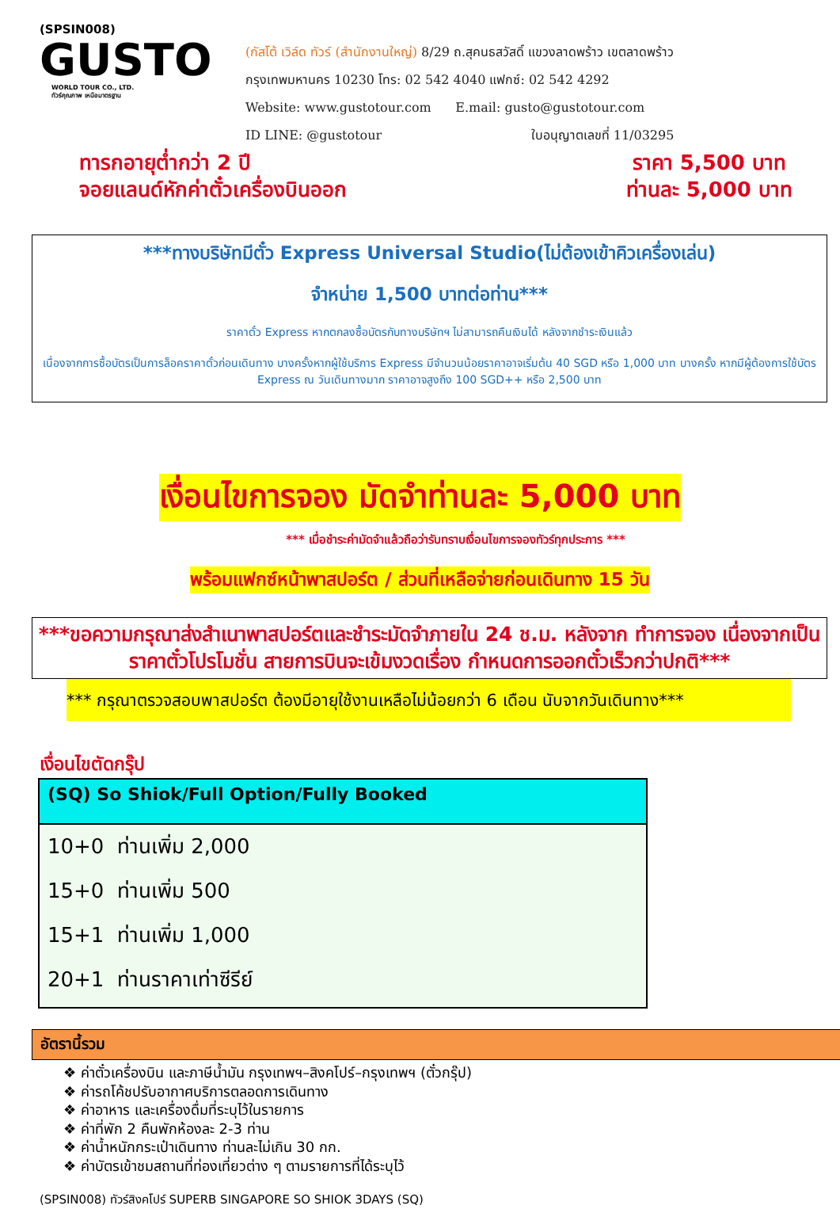(SPSIN008)
GUSTO
WORLD TOUR CO., LTD.
ทัวร์คุณภาพ เหนือมาตรฐาน
(กัสโต้ เวิล์ด ทัวร์ (สำนักงานใหญ่) 8/29 ถ.สุคนธสวัสดิ์ แขวงลาดพร้าว เขตลาดพร้าว
กรุงเทพมหานคร 10230 โทร: 02 542 4040 แฟกซ์: 02 542 4292
Website: www.gustotour.com E.mail: gusto@gustotour.com
ID LINE: @gustotour ใบอนุญาตเลขที่ 11/03295
ทารกอายุต่ำกว่า 2 ปี
จอยแลนด์หักค่าตั๋วเครื่องบินออก
ราคา 5,500 บาท
ท่านละ 5,000 บาท
***ทางบริษัทมีตั๋ว Express Universal Studio(ไม่ต้องเข้าคิวเครื่องเล่น)
จำหน่าย 1,500 บาทต่อท่าน***
ราคาตั๋ว Express หากตกลงซื้อบัตรกับทางบริษัทฯ ไม่สามารถคืนเงินได้ หลังจากชำระเงินแล้ว
เนื่องจากการซื้อบัตรเป็นการล็อคราคาตั๋วก่อนเดินทาง บางครั้งหากผู้ใช้บริการ Express มีจำนวนน้อยราคาอาจเริ่มต้น 40 SGD หรือ 1,000 บาท บางครั้ง หากมีผู้ต้องการใช้บัตร Express ณ วันเดินทางมาก ราคาอาจสูงถึง 100 SGD++ หรือ 2,500 บาท
เงื่อนไขการจอง มัดจำท่านละ 5,000 บาท
*** เมื่อชำระค่ามัดจำแล้วถือว่ารับทราบเงื่อนไขการจองทัวร์ทุกประการ ***
พร้อมแฟกซ์หน้าพาสปอร์ต / ส่วนที่เหลือจ่ายก่อนเดินทาง 15 วัน
***ขอความกรุณาส่งสำเนาพาสปอร์ตและชำระมัดจำภายใน 24 ช.ม. หลังจาก ทำการจอง เนื่องจากเป็นราคาตั๋วโปรโมชั่น สายการบินจะเข้มงวดเรื่อง กำหนดการออกตั๋วเร็วกว่าปกติ***
*** กรุณาตรวจสอบพาสปอร์ต ต้องมีอายุใช้งานเหลือไม่น้อยกว่า 6 เดือน นับจากวันเดินทาง***
เงื่อนไขตัดกรุ๊ป
| (SQ) So Shiok/Full Option/Fully Booked |
| --- |
| 10+0 ท่านเพิ่ม 2,000 |
| 15+0 ท่านเพิ่ม 500 |
| 15+1 ท่านเพิ่ม 1,000 |
| 20+1 ท่านราคาเท่าซีรีย์ |
อัตรานี้รวม
❖ ค่าตั๋วเครื่องบิน และภาษีน้ำมัน กรุงเทพฯ–สิงคโปร์–กรุงเทพฯ (ตั๋วกรุ๊ป)
❖ ค่ารถโค้ชปรับอากาศบริการตลอดการเดินทาง
❖ ค่าอาหาร และเครื่องดื่มที่ระบุไว้ในรายการ
❖ ค่าที่พัก 2 คืนพักห้องละ 2-3 ท่าน
❖ ค่าน้ำหนักกระเป๋าเดินทาง ท่านละไม่เกิน 30 กก.
❖ ค่าบัตรเข้าชมสถานที่ท่องเที่ยวต่าง ๆ ตามรายการที่ได้ระบุไว้
(SPSIN008) ทัวร์สิงคโปร์ SUPERB SINGAPORE SO SHIOK 3DAYS (SQ)